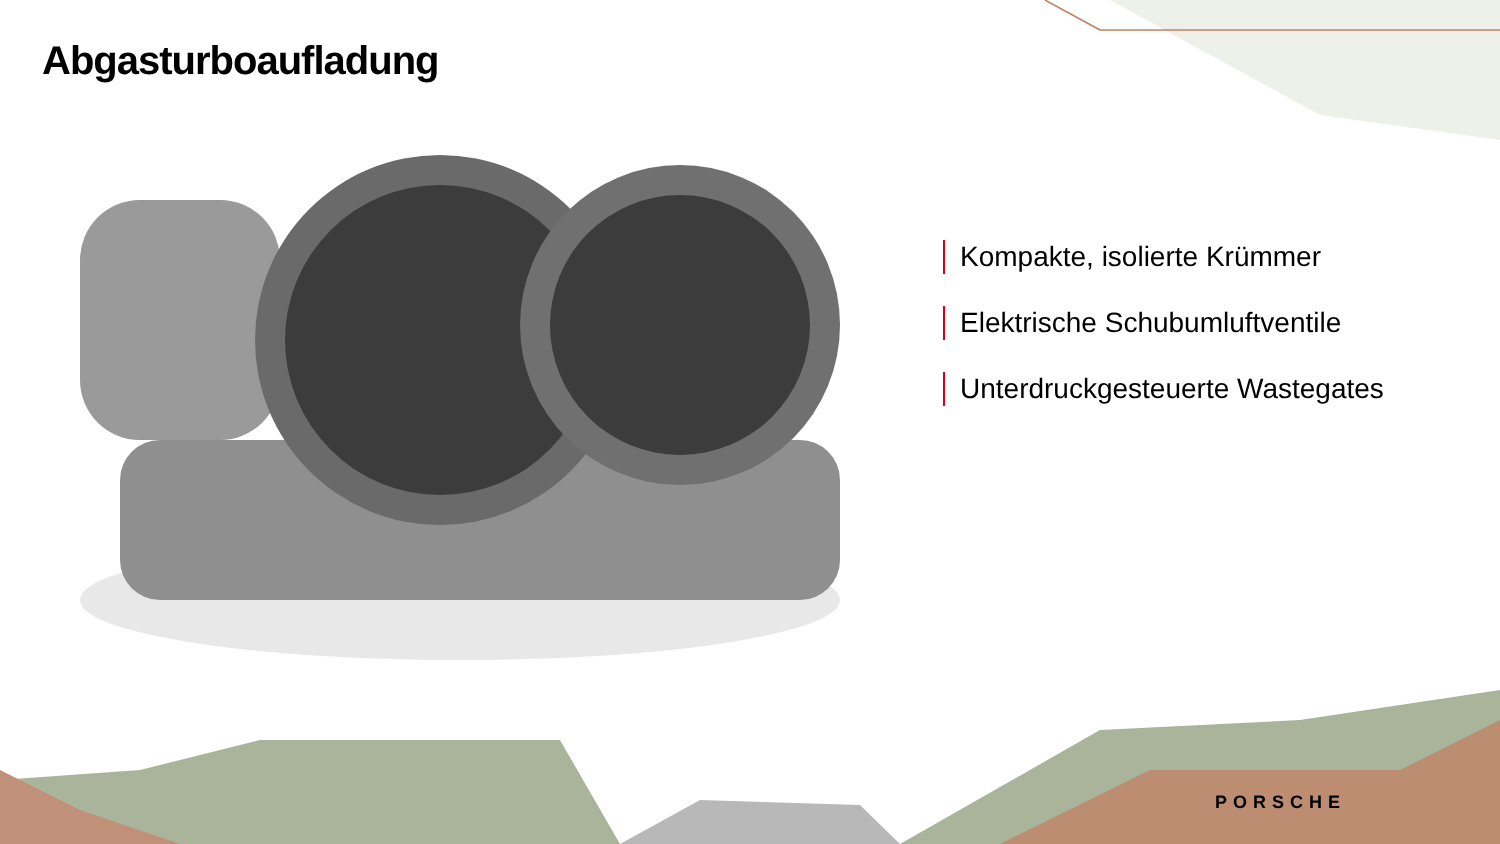Abgasturboaufladung
Kompakte, isolierte Krümmer
Elektrische Schubumluftventile
Unterdruckgesteuerte Wastegates
PORSCHE